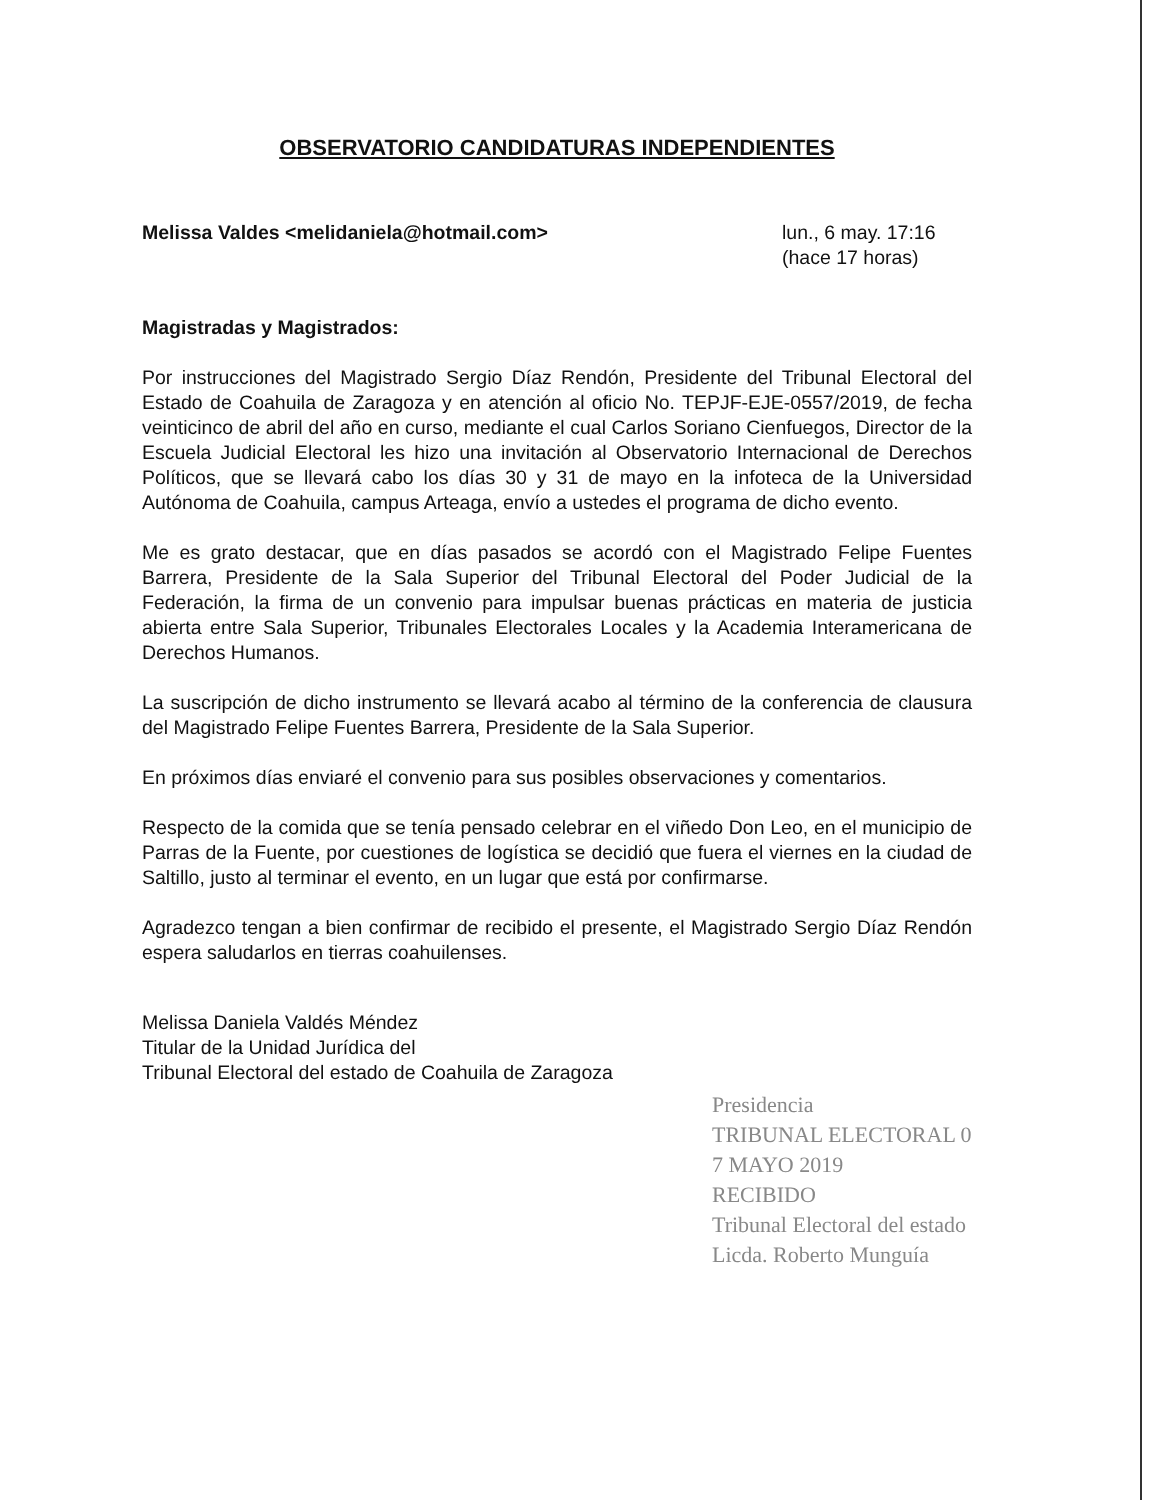OBSERVATORIO CANDIDATURAS INDEPENDIENTES
Melissa Valdes <melidaniela@hotmail.com> lun., 6 may. 17:16
(hace 17 horas)
Magistradas y Magistrados:
Por instrucciones del Magistrado Sergio Díaz Rendón, Presidente del Tribunal Electoral del Estado de Coahuila de Zaragoza y en atención al oficio No. TEPJF-EJE-0557/2019, de fecha veinticinco de abril del año en curso, mediante el cual Carlos Soriano Cienfuegos, Director de la Escuela Judicial Electoral les hizo una invitación al Observatorio Internacional de Derechos Políticos, que se llevará cabo los días 30 y 31 de mayo en la infoteca de la Universidad Autónoma de Coahuila, campus Arteaga, envío a ustedes el programa de dicho evento.
Me es grato destacar, que en días pasados se acordó con el Magistrado Felipe Fuentes Barrera, Presidente de la Sala Superior del Tribunal Electoral del Poder Judicial de la Federación, la firma de un convenio para impulsar buenas prácticas en materia de justicia abierta entre Sala Superior, Tribunales Electorales Locales y la Academia Interamericana de Derechos Humanos.
La suscripción de dicho instrumento se llevará acabo al término de la conferencia de clausura del Magistrado Felipe Fuentes Barrera, Presidente de la Sala Superior.
En próximos días enviaré el convenio para sus posibles observaciones y comentarios.
Respecto de la comida que se tenía pensado celebrar en el viñedo Don Leo, en el municipio de Parras de la Fuente, por cuestiones de logística se decidió que fuera el viernes en la ciudad de Saltillo, justo al terminar el evento, en un lugar que está por confirmarse.
Agradezco tengan a bien confirmar de recibido el presente, el Magistrado Sergio Díaz Rendón espera saludarlos en tierras coahuilenses.
Melissa Daniela Valdés Méndez
Titular de la Unidad Jurídica del
Tribunal Electoral del estado de Coahuila de Zaragoza
Presidencia
TRIBUNAL ELECTORAL 0 7 MAYO 2019
RECIBIDO
Tribunal Electoral del estado
Licda. Roberto Munguía